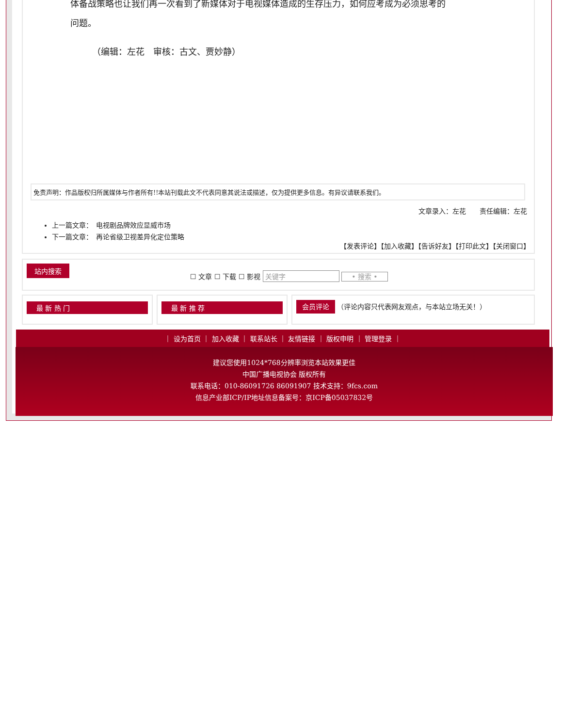体备战策略也让我们再一次看到了新媒体对于电视媒体造成的生存压力，如何应考成为必须思考的
问题。
（编辑：左花　审核：古文、贾妙静）
免责声明：作品版权归所属媒体与作者所有!!本站刊载此文不代表同意其说法或描述，仅为提供更多信息。有异议请联系我们。
文章录入：左花　　责任编辑：左花
上一篇文章：　电视剧品牌效应显威市场
下一篇文章：　再论省级卫视差异化定位策略
【发表评论】【加入收藏】【告诉好友】【打印此文】【关闭窗口】
站内搜索
☐ 文章 ☐ 下载 ☐ 影视 关键字 • 搜索 •
最 新 热 门 最 新 推 荐
会员评论 （评论内容只代表网友观点，与本站立场无关！）
｜ 设为首页 ｜ 加入收藏 ｜ 联系站长 ｜ 友情链接 ｜ 版权申明 ｜ 管理登录 ｜
建议您使用1024*768分辨率浏览本站效果更佳
中国广播电视协会 版权所有
联系电话：010-86091726 86091907 技术支持：9fcs.com
信息产业部ICP/IP地址信息备案号：京ICP备05037832号